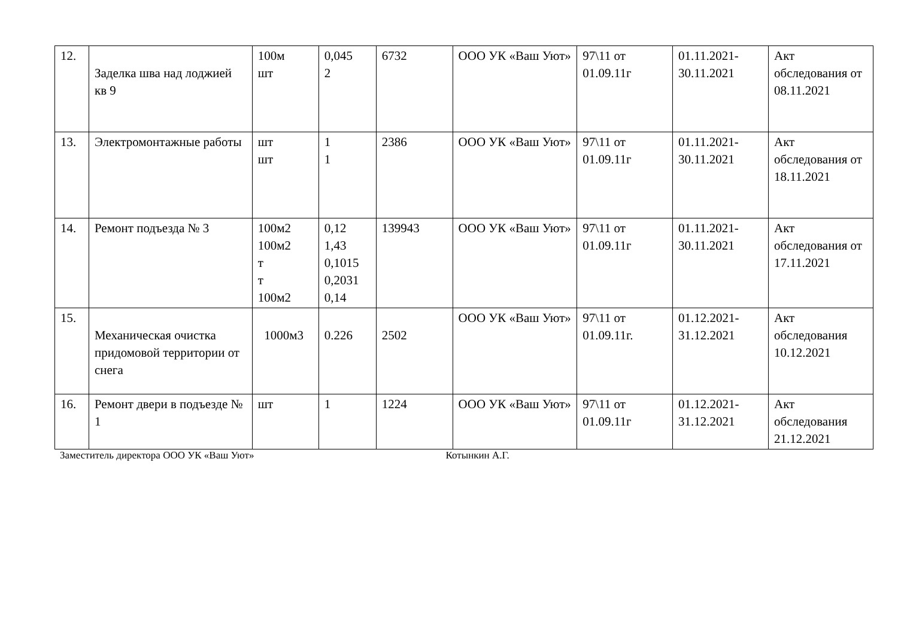| 12. | Заделка шва над лоджией кв 9 | 100м шт | 0,045 2 | 6732 | ООО УК «Ваш Уют» | 97\11 от 01.09.11г | 01.11.2021-30.11.2021 | Акт обследования от 08.11.2021 |
| 13. | Электромонтажные работы | шт шт | 1 1 | 2386 | ООО УК «Ваш Уют» | 97\11 от 01.09.11г | 01.11.2021-30.11.2021 | Акт обследования от 18.11.2021 |
| 14. | Ремонт подъезда № 3 | 100м2 100м2 т т 100м2 | 0,12 1,43 0,1015 0,2031 0,14 | 139943 | ООО УК «Ваш Уют» | 97\11 от 01.09.11г | 01.11.2021-30.11.2021 | Акт обследования от 17.11.2021 |
| 15. | Механическая очистка придомовой территории от снега | 1000м3 | 0.226 | 2502 | ООО УК «Ваш Уют» | 97\11 от 01.09.11г. | 01.12.2021-31.12.2021 | Акт обследования 10.12.2021 |
| 16. | Ремонт двери в подъезде № 1 | шт | 1 | 1224 | ООО УК «Ваш Уют» | 97\11 от 01.09.11г | 01.12.2021-31.12.2021 | Акт обследования 21.12.2021 |
Заместитель директора ООО УК «Ваш Уют» Котынкин А.Г.